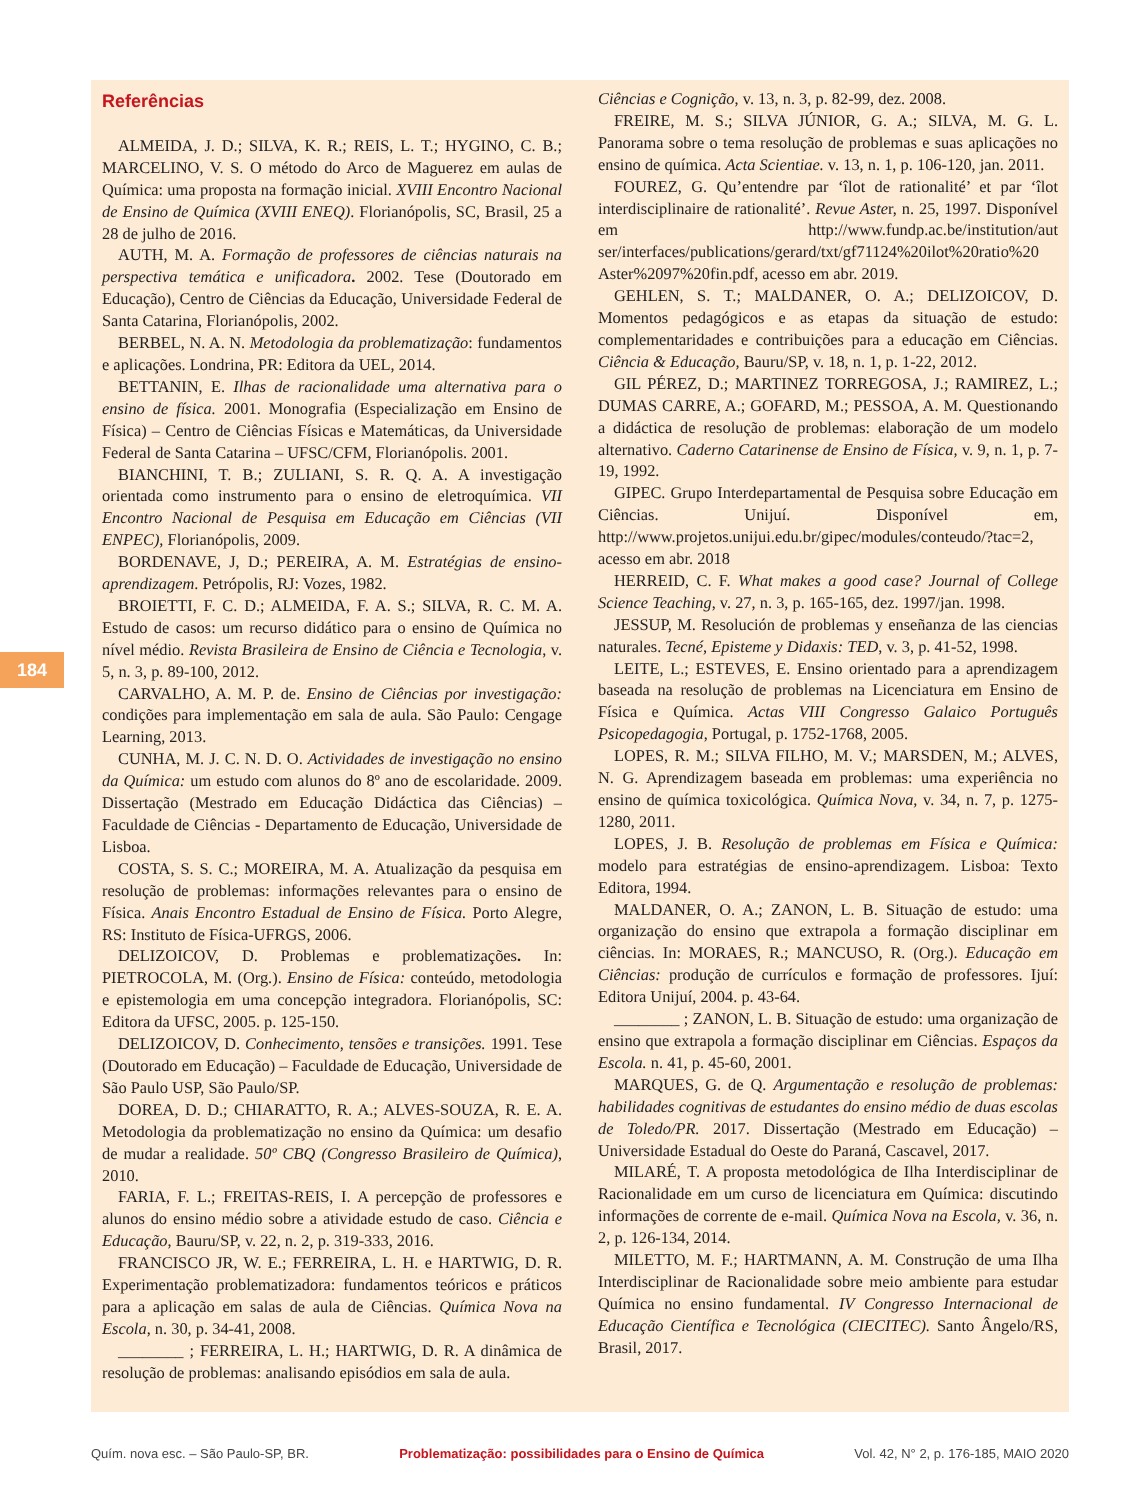184
Referências
ALMEIDA, J. D.; SILVA, K. R.; REIS, L. T.; HYGINO, C. B.; MARCELINO, V. S. O método do Arco de Maguerez em aulas de Química: uma proposta na formação inicial. XVIII Encontro Nacional de Ensino de Química (XVIII ENEQ). Florianópolis, SC, Brasil, 25 a 28 de julho de 2016.
AUTH, M. A. Formação de professores de ciências naturais na perspectiva temática e unificadora. 2002. Tese (Doutorado em Educação), Centro de Ciências da Educação, Universidade Federal de Santa Catarina, Florianópolis, 2002.
BERBEL, N. A. N. Metodologia da problematização: fundamentos e aplicações. Londrina, PR: Editora da UEL, 2014.
BETTANIN, E. Ilhas de racionalidade uma alternativa para o ensino de física. 2001. Monografia (Especialização em Ensino de Física) – Centro de Ciências Físicas e Matemáticas, da Universidade Federal de Santa Catarina – UFSC/CFM, Florianópolis. 2001.
BIANCHINI, T. B.; ZULIANI, S. R. Q. A. A investigação orientada como instrumento para o ensino de eletroquímica. VII Encontro Nacional de Pesquisa em Educação em Ciências (VII ENPEC), Florianópolis, 2009.
BORDENAVE, J, D.; PEREIRA, A. M. Estratégias de ensino-aprendizagem. Petrópolis, RJ: Vozes, 1982.
BROIETTI, F. C. D.; ALMEIDA, F. A. S.; SILVA, R. C. M. A. Estudo de casos: um recurso didático para o ensino de Química no nível médio. Revista Brasileira de Ensino de Ciência e Tecnologia, v. 5, n. 3, p. 89-100, 2012.
CARVALHO, A. M. P. de. Ensino de Ciências por investigação: condições para implementação em sala de aula. São Paulo: Cengage Learning, 2013.
CUNHA, M. J. C. N. D. O. Actividades de investigação no ensino da Química: um estudo com alunos do 8º ano de escolaridade. 2009. Dissertação (Mestrado em Educação Didáctica das Ciências) – Faculdade de Ciências - Departamento de Educação, Universidade de Lisboa.
COSTA, S. S. C.; MOREIRA, M. A. Atualização da pesquisa em resolução de problemas: informações relevantes para o ensino de Física. Anais Encontro Estadual de Ensino de Física. Porto Alegre, RS: Instituto de Física-UFRGS, 2006.
DELIZOICOV, D. Problemas e problematizações. In: PIETROCOLA, M. (Org.). Ensino de Física: conteúdo, metodologia e epistemologia em uma concepção integradora. Florianópolis, SC: Editora da UFSC, 2005. p. 125-150.
DELIZOICOV, D. Conhecimento, tensões e transições. 1991. Tese (Doutorado em Educação) – Faculdade de Educação, Universidade de São Paulo USP, São Paulo/SP.
DOREA, D. D.; CHIARATTO, R. A.; ALVES-SOUZA, R. E. A. Metodologia da problematização no ensino da Química: um desafio de mudar a realidade. 50º CBQ (Congresso Brasileiro de Química), 2010.
FARIA, F. L.; FREITAS-REIS, I. A percepção de professores e alunos do ensino médio sobre a atividade estudo de caso. Ciência e Educação, Bauru/SP, v. 22, n. 2, p. 319-333, 2016.
FRANCISCO JR, W. E.; FERREIRA, L. H. e HARTWIG, D. R. Experimentação problematizadora: fundamentos teóricos e práticos para a aplicação em salas de aula de Ciências. Química Nova na Escola, n. 30, p. 34-41, 2008.
________ ; FERREIRA, L. H.; HARTWIG, D. R. A dinâmica de resolução de problemas: analisando episódios em sala de aula.
Ciências e Cognição, v. 13, n. 3, p. 82-99, dez. 2008.
FREIRE, M. S.; SILVA JÚNIOR, G. A.; SILVA, M. G. L. Panorama sobre o tema resolução de problemas e suas aplicações no ensino de química. Acta Scientiae. v. 13, n. 1, p. 106-120, jan. 2011.
FOUREZ, G. Qu’entendre par ‘îlot de rationalité’ et par ‘îlot interdisciplinaire de rationalité’. Revue Aster, n. 25, 1997. Disponível em http://www.fundp.ac.be/institution/aut ser/interfaces/publications/gerard/txt/gf71124%20ilot%20ratio%20 Aster%2097%20fin.pdf, acesso em abr. 2019.
GEHLEN, S. T.; MALDANER, O. A.; DELIZOICOV, D. Momentos pedagógicos e as etapas da situação de estudo: complementaridades e contribuições para a educação em Ciências. Ciência & Educação, Bauru/SP, v. 18, n. 1, p. 1-22, 2012.
GIL PÉREZ, D.; MARTINEZ TORREGOSA, J.; RAMIREZ, L.; DUMAS CARRE, A.; GOFARD, M.; PESSOA, A. M. Questionando a didáctica de resolução de problemas: elaboração de um modelo alternativo. Caderno Catarinense de Ensino de Física, v. 9, n. 1, p. 7-19, 1992.
GIPEC. Grupo Interdepartamental de Pesquisa sobre Educação em Ciências. Unijuí. Disponível em, http://www.projetos.unijui.edu.br/gipec/modules/conteudo/?tac=2, acesso em abr. 2018
HERREID, C. F. What makes a good case? Journal of College Science Teaching, v. 27, n. 3, p. 165-165, dez. 1997/jan. 1998.
JESSUP, M. Resolución de problemas y enseñanza de las ciencias naturales. Tecné, Episteme y Didaxis: TED, v. 3, p. 41-52, 1998.
LEITE, L.; ESTEVES, E. Ensino orientado para a aprendizagem baseada na resolução de problemas na Licenciatura em Ensino de Física e Química. Actas VIII Congresso Galaico Português Psicopedagogia, Portugal, p. 1752-1768, 2005.
LOPES, R. M.; SILVA FILHO, M. V.; MARSDEN, M.; ALVES, N. G. Aprendizagem baseada em problemas: uma experiência no ensino de química toxicológica. Química Nova, v. 34, n. 7, p. 1275-1280, 2011.
LOPES, J. B. Resolução de problemas em Física e Química: modelo para estratégias de ensino-aprendizagem. Lisboa: Texto Editora, 1994.
MALDANER, O. A.; ZANON, L. B. Situação de estudo: uma organização do ensino que extrapola a formação disciplinar em ciências. In: MORAES, R.; MANCUSO, R. (Org.). Educação em Ciências: produção de currículos e formação de professores. Ijuí: Editora Unijuí, 2004. p. 43-64.
________ ; ZANON, L. B. Situação de estudo: uma organização de ensino que extrapola a formação disciplinar em Ciências. Espaços da Escola. n. 41, p. 45-60, 2001.
MARQUES, G. de Q. Argumentação e resolução de problemas: habilidades cognitivas de estudantes do ensino médio de duas escolas de Toledo/PR. 2017. Dissertação (Mestrado em Educação) – Universidade Estadual do Oeste do Paraná, Cascavel, 2017.
MILARÉ, T. A proposta metodológica de Ilha Interdisciplinar de Racionalidade em um curso de licenciatura em Química: discutindo informações de corrente de e-mail. Química Nova na Escola, v. 36, n. 2, p. 126-134, 2014.
MILETTO, M. F.; HARTMANN, A. M. Construção de uma Ilha Interdisciplinar de Racionalidade sobre meio ambiente para estudar Química no ensino fundamental. IV Congresso Internacional de Educação Científica e Tecnológica (CIECITEC). Santo Ângelo/RS, Brasil, 2017.
Quím. nova esc. – São Paulo-SP, BR. Problematização: possibilidades para o Ensino de Química Vol. 42, N° 2, p. 176-185, MAIO 2020